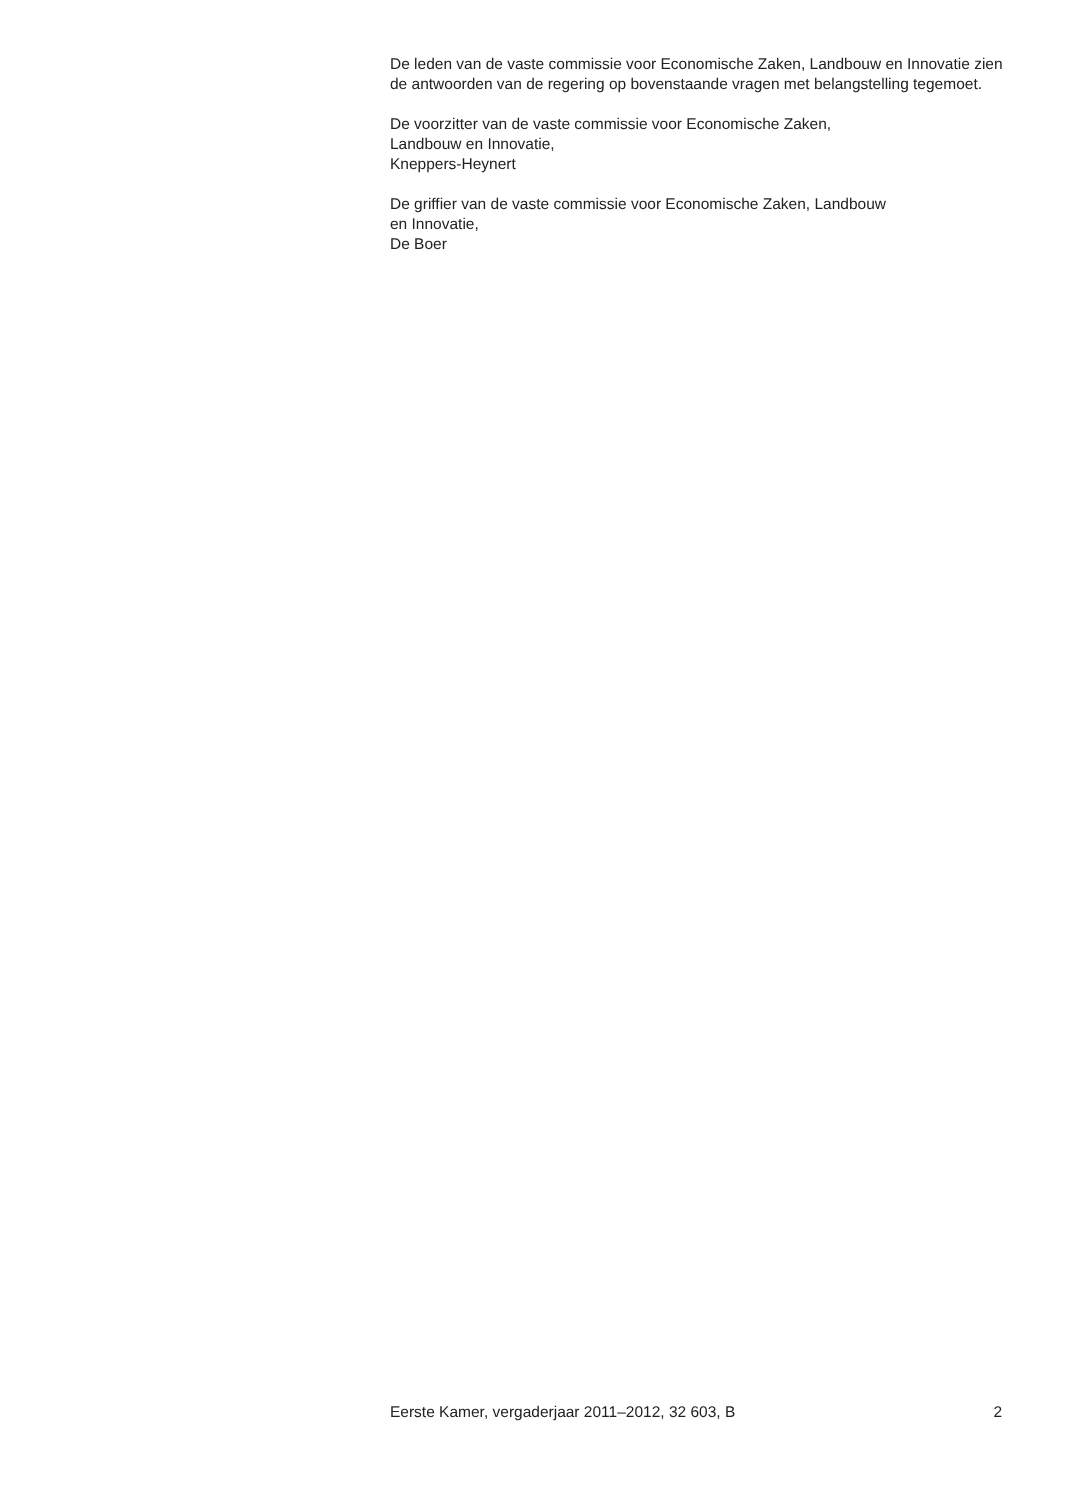De leden van de vaste commissie voor Economische Zaken, Landbouw en Innovatie zien de antwoorden van de regering op bovenstaande vragen met belangstelling tegemoet.
De voorzitter van de vaste commissie voor Economische Zaken,
Landbouw en Innovatie,
Kneppers-Heynert
De griffier van de vaste commissie voor Economische Zaken, Landbouw
en Innovatie,
De Boer
Eerste Kamer, vergaderjaar 2011–2012, 32 603, B 2